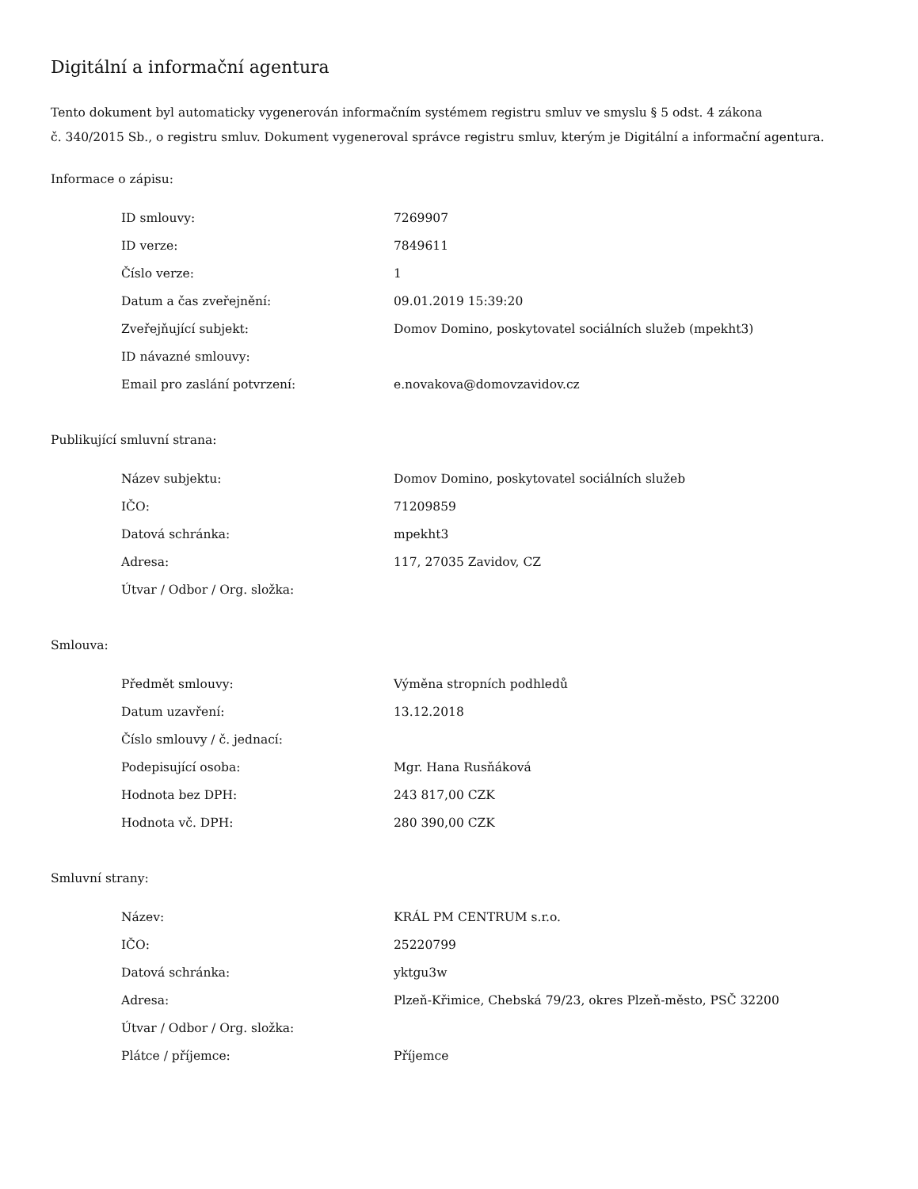Digitální a informační agentura
Tento dokument byl automaticky vygenerován informačním systémem registru smluv ve smyslu § 5 odst. 4 zákona
č. 340/2015 Sb., o registru smluv. Dokument vygeneroval správce registru smluv, kterým je Digitální a informační agentura.
Informace o zápisu:
| ID smlouvy: | 7269907 |
| ID verze: | 7849611 |
| Číslo verze: | 1 |
| Datum a čas zveřejnění: | 09.01.2019 15:39:20 |
| Zveřejňující subjekt: | Domov Domino, poskytovatel sociálních služeb (mpekht3) |
| ID návazné smlouvy: | |
| Email pro zaslání potvrzení: | e.novakova@domovzavidov.cz |
Publikující smluvní strana:
| Název subjektu: | Domov Domino, poskytovatel sociálních služeb |
| IČO: | 71209859 |
| Datová schránka: | mpekht3 |
| Adresa: | 117, 27035 Zavidov, CZ |
| Útvar / Odbor / Org. složka: | |
Smlouva:
| Předmět smlouvy: | Výměna stropních podhledů |
| Datum uzavření: | 13.12.2018 |
| Číslo smlouvy / č. jednací: | |
| Podepisující osoba: | Mgr. Hana Rusňáková |
| Hodnota bez DPH: | 243 817,00 CZK |
| Hodnota vč. DPH: | 280 390,00 CZK |
Smluvní strany:
| Název: | KRÁL PM CENTRUM s.r.o. |
| IČO: | 25220799 |
| Datová schránka: | yktgu3w |
| Adresa: | Plzeň-Křimice, Chebská 79/23, okres Plzeň-město, PSČ 32200 |
| Útvar / Odbor / Org. složka: | |
| Plátce / příjemce: | Příjemce |